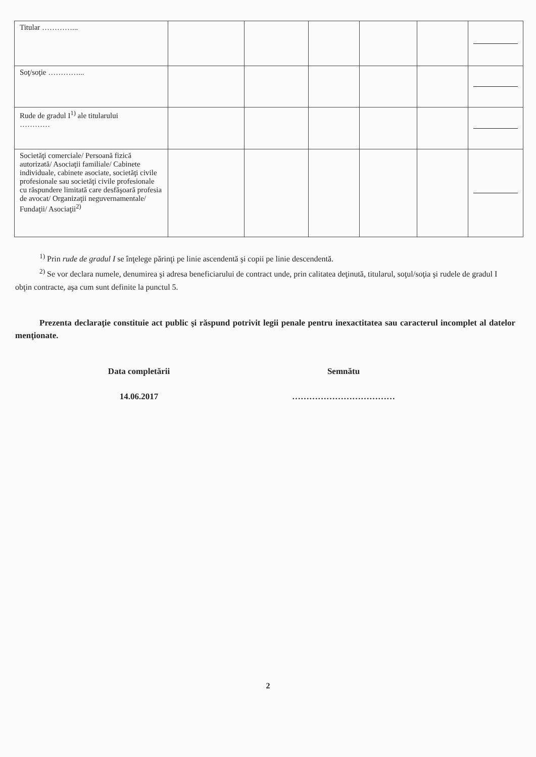| Titular …………... | | | | | | |
| Soţ/soţie …………... | | | | | | |
| Rude de gradul I<sup>1)</sup> ale titularului ………… | | | | | | |
| Societăţi comerciale/ Persoană fizică autorizată/ Asociaţii familiale/ Cabinete individuale, cabinete asociate, societăţi civile profesionale sau societăţi civile profesionale cu răspundere limitată care desfăşoară profesia de avocat/ Organizaţii neguvernamentale/ Fundaţii/ Asociaţii<sup>2)</sup> | | | | | | |
<sup>1)</sup> Prin rude de gradul I se înţelege părinţi pe linie ascendentă şi copii pe linie descendentă.
<sup>2)</sup> Se vor declara numele, denumirea şi adresa beneficiarului de contract unde, prin calitatea deţinută, titularul, soţul/soţia şi rudele de gradul I obţin contracte, aşa cum sunt definite la punctul 5.
Prezenta declaraţie constituie act public şi răspund potrivit legii penale pentru inexactitatea sau caracterul incomplet al datelor menţionate.
Data completării
14.06.2017
Semnătu
………………………………
2